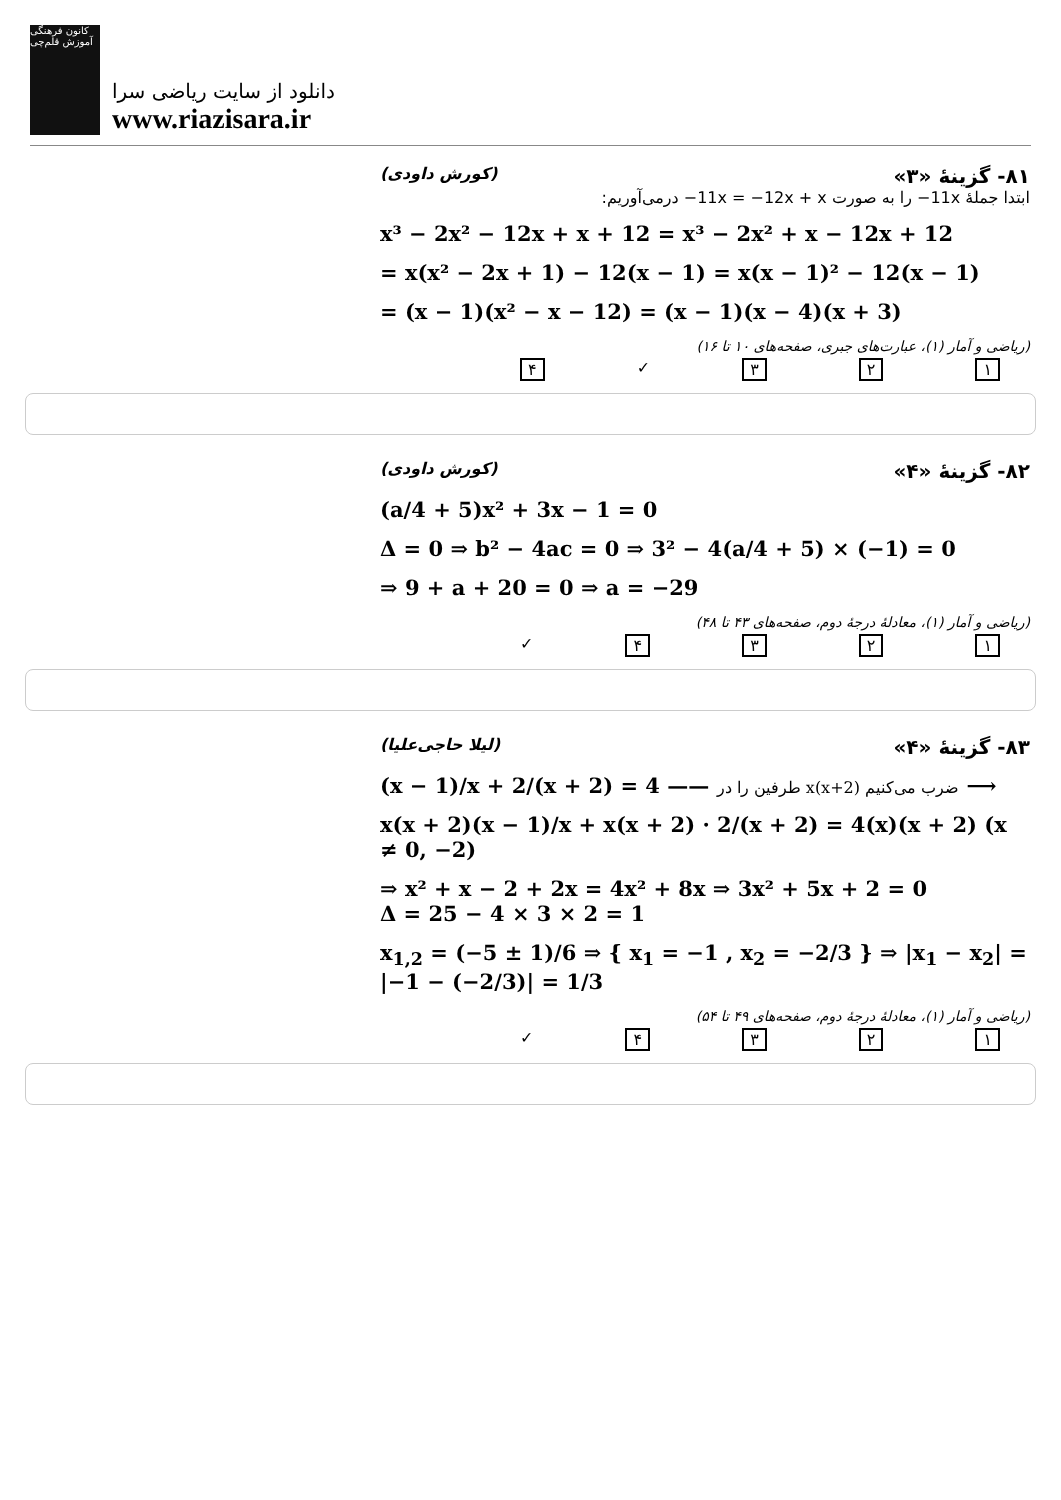کانون فرهنگی آموزش قلم‌چی
دانلود از سایت ریاضی سرا
www.riazisara.ir
۸۱- گزینهٔ «۳» (کورش داودی)
ابتدا جملهٔ ‎−11x‎ را به صورت ‎−11x = −12x + x‎ درمی‌آوریم:
x³ − 2x² − 12x + x + 12 = x³ − 2x² + x − 12x + 12
= x(x² − 2x + 1) − 12(x − 1) = x(x − 1)² − 12(x − 1)
= (x − 1)(x² − x − 12) = (x − 1)(x − 4)(x + 3)
(ریاضی و آمار (۱)، عبارت‌های جبری، صفحه‌های ۱۰ تا ۱۶)
۱ ۲ ۳ ✓ ۴
۸۲- گزینهٔ «۴» (کورش داودی)
(a/4 + 5)x² + 3x − 1 = 0
Δ = 0 ⇒ b² − 4ac = 0 ⇒ 3² − 4(a/4 + 5) × (−1) = 0
⇒ 9 + a + 20 = 0 ⇒ a = −29
(ریاضی و آمار (۱)، معادلهٔ درجهٔ دوم، صفحه‌های ۴۳ تا ۴۸)
۱ ۲ ۳ ۴ ✓
۸۳- گزینهٔ «۴» (لیلا حاجی‌علیا)
(x − 1)/x + 2/(x + 2) = 4 —— طرفین را در x(x+2) ضرب می‌کنیم ⟶
x(x + 2)(x − 1)/x + x(x + 2) · 2/(x + 2) = 4(x)(x + 2) (x ≠ 0, −2)
⇒ x² + x − 2 + 2x = 4x² + 8x ⇒ 3x² + 5x + 2 = 0
Δ = 25 − 4 × 3 × 2 = 1
x<sub>1,2</sub> = (−5 ± 1)/6 ⇒ { x<sub>1</sub> = −1 , x<sub>2</sub> = −2/3 } ⇒ |x<sub>1</sub> − x<sub>2</sub>| = |−1 − (−2/3)| = 1/3
(ریاضی و آمار (۱)، معادلهٔ درجهٔ دوم، صفحه‌های ۴۹ تا ۵۴)
۱ ۲ ۳ ۴ ✓